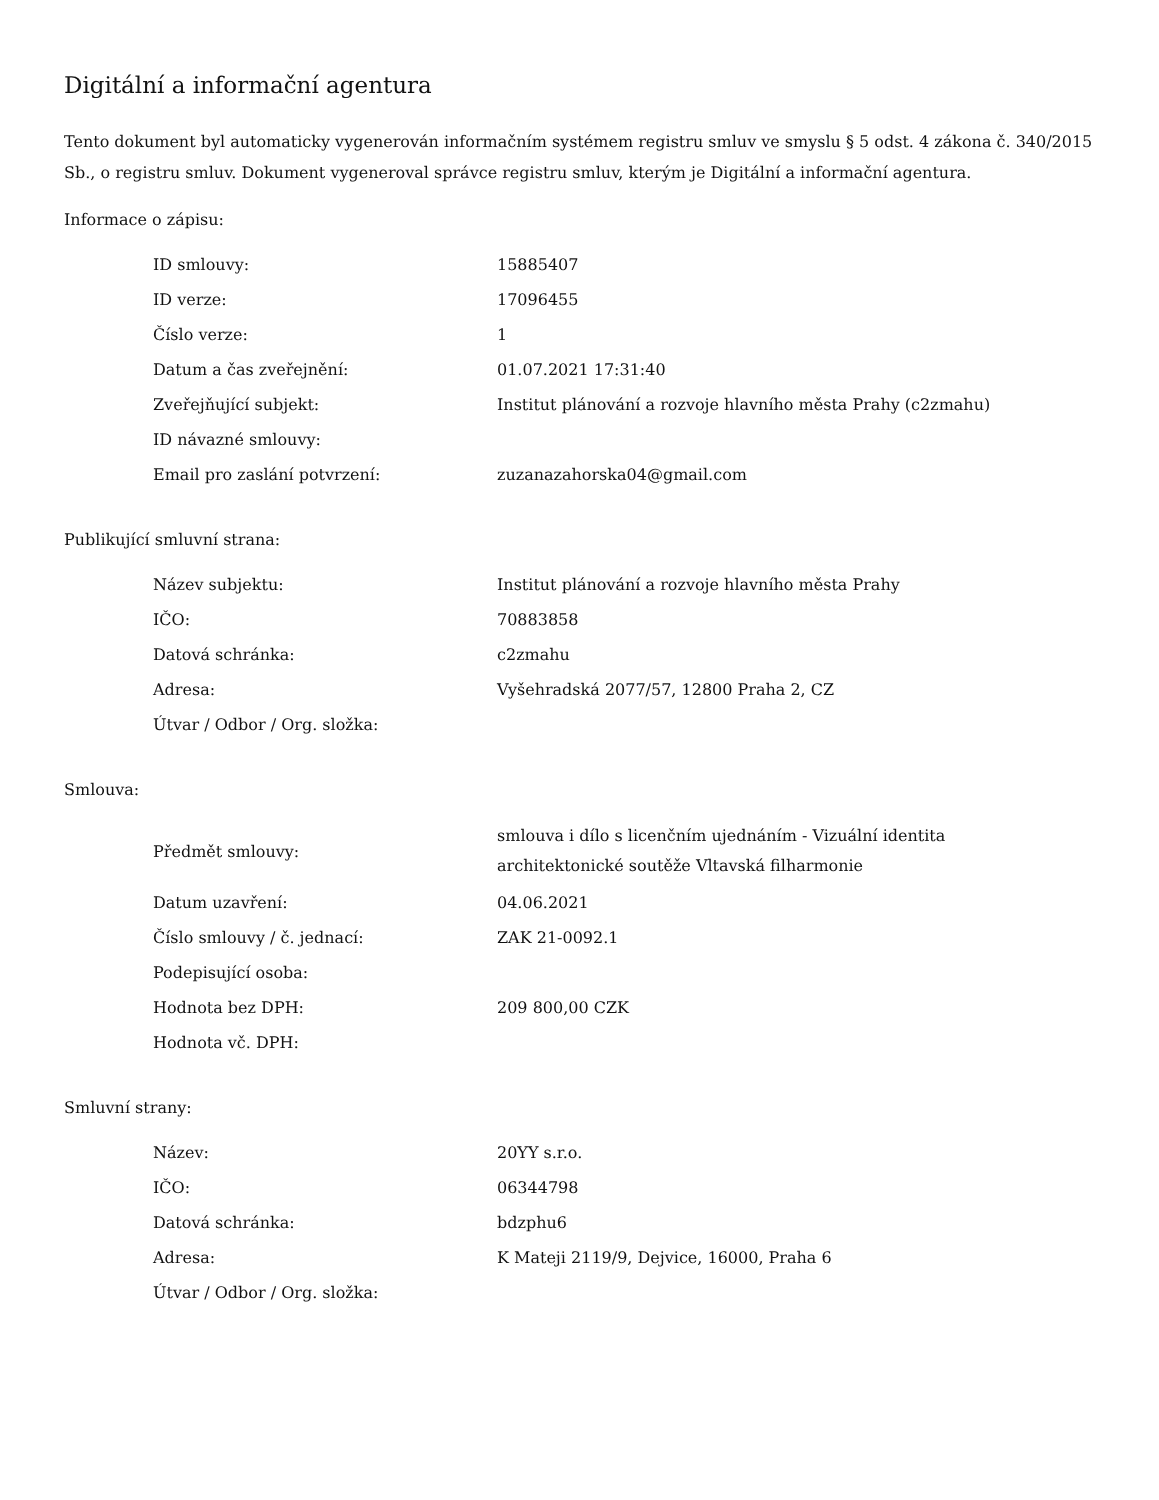Digitální a informační agentura
Tento dokument byl automaticky vygenerován informačním systémem registru smluv ve smyslu § 5 odst. 4 zákona č. 340/2015 Sb., o registru smluv. Dokument vygeneroval správce registru smluv, kterým je Digitální a informační agentura.
Informace o zápisu:
| ID smlouvy: | 15885407 |
| ID verze: | 17096455 |
| Číslo verze: | 1 |
| Datum a čas zveřejnění: | 01.07.2021 17:31:40 |
| Zveřejňující subjekt: | Institut plánování a rozvoje hlavního města Prahy (c2zmahu) |
| ID návazné smlouvy: | |
| Email pro zaslání potvrzení: | zuzanazahorska04@gmail.com |
Publikující smluvní strana:
| Název subjektu: | Institut plánování a rozvoje hlavního města Prahy |
| IČO: | 70883858 |
| Datová schránka: | c2zmahu |
| Adresa: | Vyšehradská 2077/57, 12800 Praha 2, CZ |
| Útvar / Odbor / Org. složka: | |
Smlouva:
| Předmět smlouvy: | smlouva i dílo s licenčním ujednáním - Vizuální identita architektonické soutěže Vltavská filharmonie |
| Datum uzavření: | 04.06.2021 |
| Číslo smlouvy / č. jednací: | ZAK 21-0092.1 |
| Podepisující osoba: | |
| Hodnota bez DPH: | 209 800,00 CZK |
| Hodnota vč. DPH: | |
Smluvní strany:
| Název: | 20YY s.r.o. |
| IČO: | 06344798 |
| Datová schránka: | bdzphu6 |
| Adresa: | K Mateji 2119/9, Dejvice, 16000, Praha 6 |
| Útvar / Odbor / Org. složka: | |